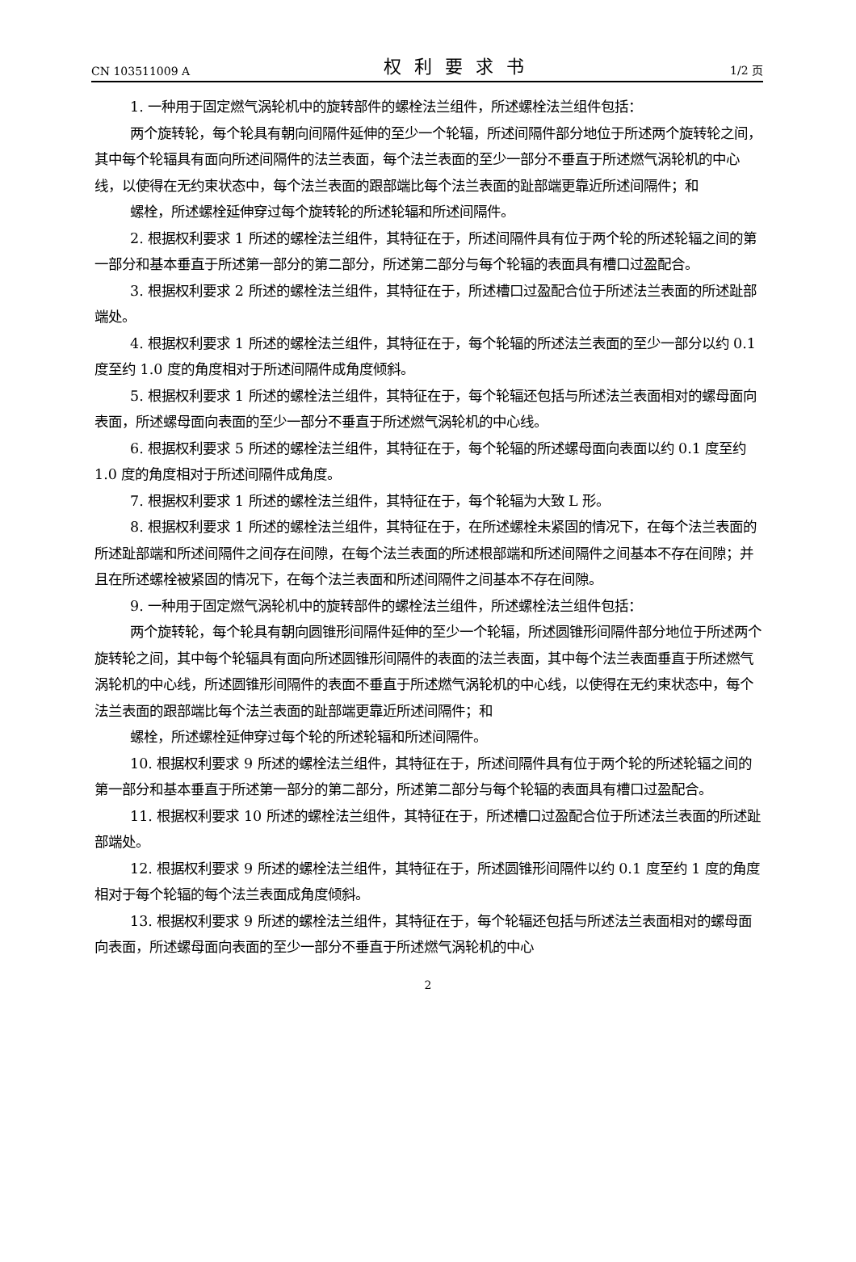CN 103511009 A 权利要求书 1/2 页
1. 一种用于固定燃气涡轮机中的旋转部件的螺栓法兰组件，所述螺栓法兰组件包括：
两个旋转轮，每个轮具有朝向间隔件延伸的至少一个轮辐，所述间隔件部分地位于所述两个旋转轮之间，其中每个轮辐具有面向所述间隔件的法兰表面，每个法兰表面的至少一部分不垂直于所述燃气涡轮机的中心线，以使得在无约束状态中，每个法兰表面的跟部端比每个法兰表面的趾部端更靠近所述间隔件；和
螺栓，所述螺栓延伸穿过每个旋转轮的所述轮辐和所述间隔件。
2. 根据权利要求 1 所述的螺栓法兰组件，其特征在于，所述间隔件具有位于两个轮的所述轮辐之间的第一部分和基本垂直于所述第一部分的第二部分，所述第二部分与每个轮辐的表面具有槽口过盈配合。
3. 根据权利要求 2 所述的螺栓法兰组件，其特征在于，所述槽口过盈配合位于所述法兰表面的所述趾部端处。
4. 根据权利要求 1 所述的螺栓法兰组件，其特征在于，每个轮辐的所述法兰表面的至少一部分以约 0.1 度至约 1.0 度的角度相对于所述间隔件成角度倾斜。
5. 根据权利要求 1 所述的螺栓法兰组件，其特征在于，每个轮辐还包括与所述法兰表面相对的螺母面向表面，所述螺母面向表面的至少一部分不垂直于所述燃气涡轮机的中心线。
6. 根据权利要求 5 所述的螺栓法兰组件，其特征在于，每个轮辐的所述螺母面向表面以约 0.1 度至约 1.0 度的角度相对于所述间隔件成角度。
7. 根据权利要求 1 所述的螺栓法兰组件，其特征在于，每个轮辐为大致 L 形。
8. 根据权利要求 1 所述的螺栓法兰组件，其特征在于，在所述螺栓未紧固的情况下，在每个法兰表面的所述趾部端和所述间隔件之间存在间隙，在每个法兰表面的所述根部端和所述间隔件之间基本不存在间隙；并且在所述螺栓被紧固的情况下，在每个法兰表面和所述间隔件之间基本不存在间隙。
9. 一种用于固定燃气涡轮机中的旋转部件的螺栓法兰组件，所述螺栓法兰组件包括：
两个旋转轮，每个轮具有朝向圆锥形间隔件延伸的至少一个轮辐，所述圆锥形间隔件部分地位于所述两个旋转轮之间，其中每个轮辐具有面向所述圆锥形间隔件的表面的法兰表面，其中每个法兰表面垂直于所述燃气涡轮机的中心线，所述圆锥形间隔件的表面不垂直于所述燃气涡轮机的中心线，以使得在无约束状态中，每个法兰表面的跟部端比每个法兰表面的趾部端更靠近所述间隔件；和
螺栓，所述螺栓延伸穿过每个轮的所述轮辐和所述间隔件。
10. 根据权利要求 9 所述的螺栓法兰组件，其特征在于，所述间隔件具有位于两个轮的所述轮辐之间的第一部分和基本垂直于所述第一部分的第二部分，所述第二部分与每个轮辐的表面具有槽口过盈配合。
11. 根据权利要求 10 所述的螺栓法兰组件，其特征在于，所述槽口过盈配合位于所述法兰表面的所述趾部端处。
12. 根据权利要求 9 所述的螺栓法兰组件，其特征在于，所述圆锥形间隔件以约 0.1 度至约 1 度的角度相对于每个轮辐的每个法兰表面成角度倾斜。
13. 根据权利要求 9 所述的螺栓法兰组件，其特征在于，每个轮辐还包括与所述法兰表面相对的螺母面向表面，所述螺母面向表面的至少一部分不垂直于所述燃气涡轮机的中心
2